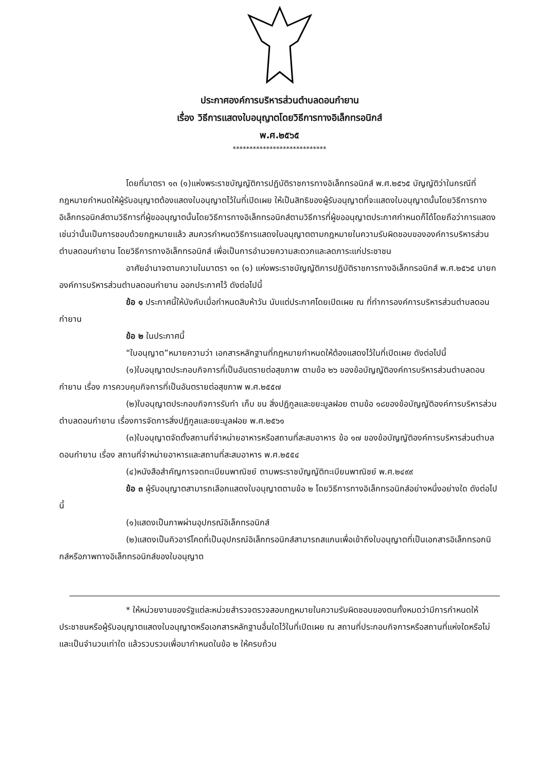ประกาศองค์การบริหารส่วนตำบลดอนกำยาน
เรื่อง วิธีการแสดงใบอนุญาตโดยวิธีการทางอิเล็กทรอนิกส์
พ.ศ.๒๕๖๕
****************************
โดยที่มาตรา ๑๓ (๑)แห่งพระราชบัญญัติการปฏิบัติราชการทางอิเล็กทรอนิกส์ พ.ศ.๒๕๖๕ บัญญัติว่าในกรณีที่กฎหมายกำหนดให้ผู้รับอนุญาตต้องแสดงใบอนุญาตไว้ในที่เปิดเผย ให้เป็นสิทธิของผู้รับอนุญาตที่จะแสดงใบอนุญาตนั้นโดยวิธีการทางอิเล็กทรอนิกส์ตามวิธีการที่ผู้ขออนุญาตนั้นโดยวิธีการทางอิเล็กทรอนิกส์ตามวิธีการที่ผู้ขออนุญาตประกาศกำหนดก็ได้โดยถือว่าการแสดงเช่นว่านั้นเป็นการชอบด้วยกฎหมายแล้ว สมควรกำหนดวิธีการแสดงใบอนุญาตตามกฎหมายในความรับผิดชอบขององค์การบริหารส่วนตำบลดอนกำยาน โดยวิธีการทางอิเล็กทรอนิกส์ เพื่อเป็นการอำนวยความสะดวกและลดภาระแก่ประชาชน
อาศัยอำนาจตามความในมาตรา ๑๓ (๑) แห่งพระราชบัญญัติการปฏิบัติราชการทางอิเล็กทรอนิกส์ พ.ศ.๒๕๖๕ นายกองค์การบริหารส่วนตำบลดอนกำยาน ออกประกาศไว้ ดังต่อไปนี้
ข้อ ๑ ประกาศนี้ให้บังคับเมื่อกำหนดสิบห้าวัน นับแต่ประกาศโดยเปิดเผย ณ ที่ทำการองค์การบริหารส่วนตำบลดอนกำยาน
ข้อ ๒ ในประกาศนี้
“ใบอนุญาต”หมายความว่า เอกสารหลักฐานที่กฎหมายกำหนดให้ต้องแสดงไว้ในที่เปิดเผย ดังต่อไปนี้
(๑)ใบอนุญาตประกอบกิจการที่เป็นอันตรายต่อสุขภาพ ตามข้อ ๒๖ ของข้อบัญญัติองค์การบริหารส่วนตำบลดอนกำยาน เรื่อง การควบคุมกิจการที่เป็นอันตรายต่อสุขภาพ พ.ศ.๒๕๕๗
(๒)ใบอนุญาตประกอบกิจการรับทำ เก็บ ขน สิ่งปฏิกูลและขยะมูลฝอย ตามข้อ ๑๘ของข้อบัญญัติองค์การบริหารส่วนตำบลดอนกำยาน เรื่องการจัดการสิ่งปฏิกูลและขยะมูลฝอย พ.ศ.๒๕๖๑
(๓)ใบอนุญาตจัดตั้งสถานที่จำหน่ายอาหารหรือสถานที่สะสมอาหาร ข้อ ๑๗ ของข้อบัญญัติองค์การบริหารส่วนตำบลดอนกำยาน เรื่อง สถานที่จำหน่ายอาหารและสถานที่สะสมอาหาร พ.ศ.๒๕๕๔
(๔)หนังสือสำคัญการจดทะเบียนพาณิชย์ ตามพระราชบัญญัติทะเบียนพาณิชย์ พ.ศ.๒๔๙๙
ข้อ ๓ ผู้รับอนุญาตสามารถเลือกแสดงใบอนุญาตตามข้อ ๒ โดยวิธีการทางอิเล็กทรอนิกส์อย่างหนึ่งอย่างใด ดังต่อไปนี้
(๑)แสดงเป็นภาพผ่านอุปกรณ์อิเล็กทรอนิกส์
(๒)แสดงเป็นคิวอาร์โคดที่เป็นอุปกรณ์อิเล็กทรอนิกส์สามารถสแกนเพื่อเข้าถึงใบอนุญาตที่เป็นเอกสารอิเล็กทรอกนิกส์หรือภาพทางอิเล็กทรอนิกส์ของใบอนุญาต
* ให้หน่วยงานของรัฐแต่ละหน่วยสำรวจตรวจสอบกฎหมายในความรับผิดชอบของตนทั้งหมดว่ามีการกำหนดให้ประชาชนหรือผู้รับอนุญาตแสดงใบอนุญาตหรือเอกสารหลักฐานอื่นใดไว้ในที่เปิดเผย ณ สถานที่ประกอบกิจการหรือสถานที่แห่งใดหรือไม่ และเป็นจำนวนเท่าใด แล้วรวบรวมเพื่อมากำหนดในข้อ ๒ ให้ครบถ้วน